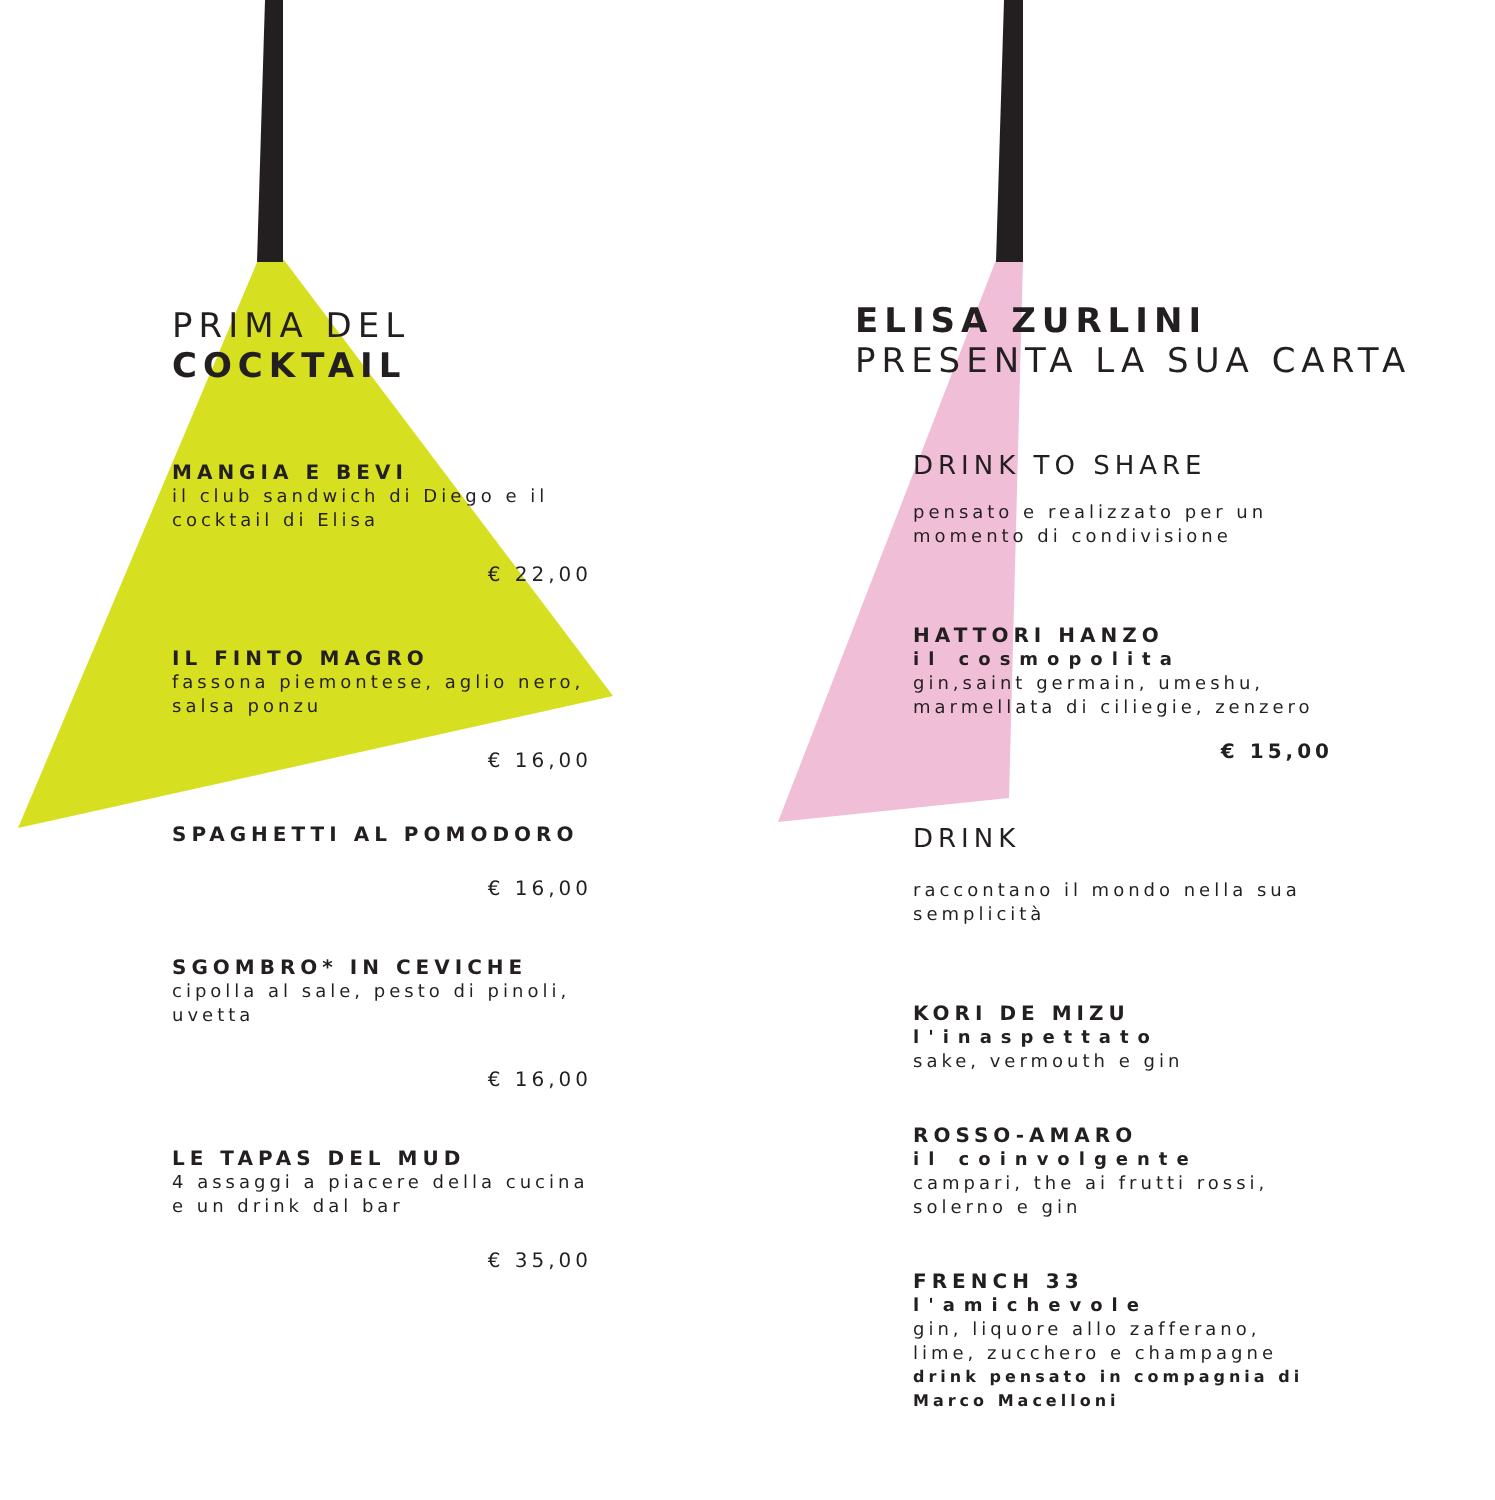PRIMA DEL
COCKTAIL
MANGIA E BEVI
il club sandwich di Diego e il cocktail di Elisa
€ 22,00
IL FINTO MAGRO
fassona piemontese, aglio nero, salsa ponzu
€ 16,00
SPAGHETTI AL POMODORO
€ 16,00
SGOMBRO* IN CEVICHE
cipolla al sale, pesto di pinoli, uvetta
€ 16,00
LE TAPAS DEL MUD
4 assaggi a piacere della cucina e un drink dal bar
€ 35,00
ELISA ZURLINI
PRESENTA LA SUA CARTA
DRINK TO SHARE
pensato e realizzato per un momento di condivisione
HATTORI HANZO
il cosmopolita
gin,saint germain, umeshu, marmellata di ciliegie, zenzero
€ 15,00
DRINK
raccontano il mondo nella sua semplicità
KORI DE MIZU
l'inaspettato
sake, vermouth e gin
ROSSO-AMARO
il coinvolgente
campari, the ai frutti rossi, solerno e gin
FRENCH 33
l'amichevole
gin, liquore allo zafferano, lime, zucchero e champagne
drink pensato in compagnia di Marco Macelloni